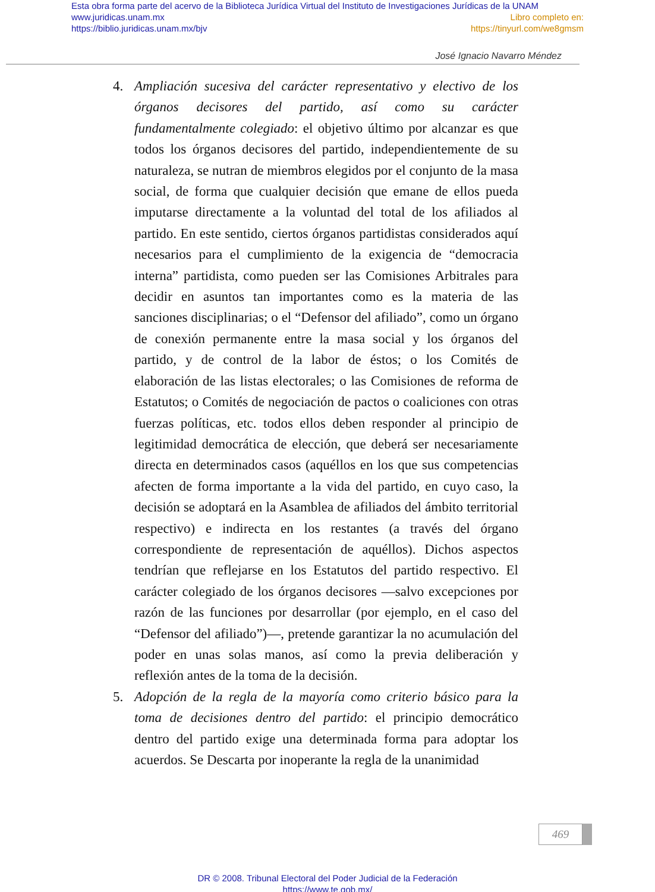Esta obra forma parte del acervo de la Biblioteca Jurídica Virtual del Instituto de Investigaciones Jurídicas de la UNAM
www.juridicas.unam.mx Libro completo en:
https://biblio.juridicas.unam.mx/bjv https://tinyurl.com/we8gmsm
José Ignacio Navarro Méndez
4. Ampliación sucesiva del carácter representativo y electivo de los órganos decisores del partido, así como su carácter fundamentalmente colegiado: el objetivo último por alcanzar es que todos los órganos decisores del partido, independientemente de su naturaleza, se nutran de miembros elegidos por el conjunto de la masa social, de forma que cualquier decisión que emane de ellos pueda imputarse directamente a la voluntad del total de los afiliados al partido. En este sentido, ciertos órganos partidistas considerados aquí necesarios para el cumplimiento de la exigencia de “democracia interna” partidista, como pueden ser las Comisiones Arbitrales para decidir en asuntos tan importantes como es la materia de las sanciones disciplinarias; o el “Defensor del afiliado”, como un órgano de conexión permanente entre la masa social y los órganos del partido, y de control de la labor de éstos; o los Comités de elaboración de las listas electorales; o las Comisiones de reforma de Estatutos; o Comités de negociación de pactos o coaliciones con otras fuerzas políticas, etc. todos ellos deben responder al principio de legitimidad democrática de elección, que deberá ser necesariamente directa en determinados casos (aquéllos en los que sus competencias afecten de forma importante a la vida del partido, en cuyo caso, la decisión se adoptará en la Asamblea de afiliados del ámbito territorial respectivo) e indirecta en los restantes (a través del órgano correspondiente de representación de aquéllos). Dichos aspectos tendrían que reflejarse en los Estatutos del partido respectivo. El carácter colegiado de los órganos decisores —salvo excepciones por razón de las funciones por desarrollar (por ejemplo, en el caso del “Defensor del afiliado”)—, pretende garantizar la no acumulación del poder en unas solas manos, así como la previa deliberación y reflexión antes de la toma de la decisión.
5. Adopción de la regla de la mayoría como criterio básico para la toma de decisiones dentro del partido: el principio democrático dentro del partido exige una determinada forma para adoptar los acuerdos. Se Descarta por inoperante la regla de la unanimidad
469
DR © 2008. Tribunal Electoral del Poder Judicial de la Federación
https://www.te.gob.mx/